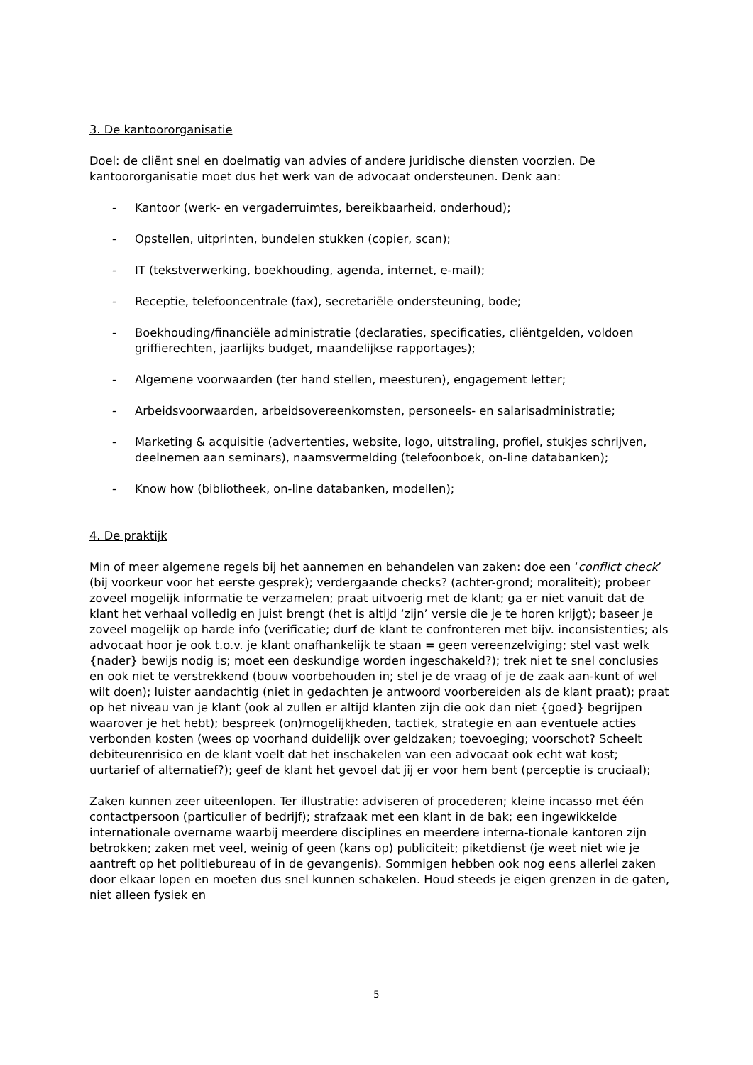3. De kantoororganisatie
Doel: de cliënt snel en doelmatig van advies of andere juridische diensten voorzien. De kantoororganisatie moet dus het werk van de advocaat ondersteunen. Denk aan:
- Kantoor (werk- en vergaderruimtes, bereikbaarheid, onderhoud);
- Opstellen, uitprinten, bundelen stukken (copier, scan);
- IT (tekstverwerking, boekhouding, agenda, internet, e-mail);
- Receptie, telefooncentrale (fax), secretariële ondersteuning, bode;
- Boekhouding/financiële administratie (declaraties, specificaties, cliëntgelden, voldoen griffierechten, jaarlijks budget, maandelijkse rapportages);
- Algemene voorwaarden (ter hand stellen, meesturen), engagement letter;
- Arbeidsvoorwaarden, arbeidsovereenkomsten, personeels- en salarisadministratie;
- Marketing & acquisitie (advertenties, website, logo, uitstraling, profiel, stukjes schrijven, deelnemen aan seminars), naamsvermelding (telefoonboek, on-line databanken);
- Know how (bibliotheek, on-line databanken, modellen);
4. De praktijk
Min of meer algemene regels bij het aannemen en behandelen van zaken: doe een ‘conflict check’ (bij voorkeur voor het eerste gesprek); verdergaande checks? (achter-grond; moraliteit); probeer zoveel mogelijk informatie te verzamelen; praat uitvoerig met de klant; ga er niet vanuit dat de klant het verhaal volledig en juist brengt (het is altijd ‘zijn’ versie die je te horen krijgt); baseer je zoveel mogelijk op harde info (verificatie; durf de klant te confronteren met bijv. inconsistenties; als advocaat hoor je ook t.o.v. je klant onafhankelijk te staan = geen vereenzelviging; stel vast welk {nader} bewijs nodig is; moet een deskundige worden ingeschakeld?); trek niet te snel conclusies en ook niet te verstrekkend (bouw voorbehouden in; stel je de vraag of je de zaak aan-kunt of wel wilt doen); luister aandachtig (niet in gedachten je antwoord voorbereiden als de klant praat); praat op het niveau van je klant (ook al zullen er altijd klanten zijn die ook dan niet {goed} begrijpen waarover je het hebt); bespreek (on)mogelijkheden, tactiek, strategie en aan eventuele acties verbonden kosten (wees op voorhand duidelijk over geldzaken; toevoeging; voorschot? Scheelt debiteurenrisico en de klant voelt dat het inschakelen van een advocaat ook echt wat kost; uurtarief of alternatief?); geef de klant het gevoel dat jij er voor hem bent (perceptie is cruciaal);
Zaken kunnen zeer uiteenlopen. Ter illustratie: adviseren of procederen; kleine incasso met één contactpersoon (particulier of bedrijf); strafzaak met een klant in de bak; een ingewikkelde internationale overname waarbij meerdere disciplines en meerdere interna-tionale kantoren zijn betrokken; zaken met veel, weinig of geen (kans op) publiciteit; piketdienst (je weet niet wie je aantreft op het politiebureau of in de gevangenis). Sommigen hebben ook nog eens allerlei zaken door elkaar lopen en moeten dus snel kunnen schakelen. Houd steeds je eigen grenzen in de gaten, niet alleen fysiek en
5